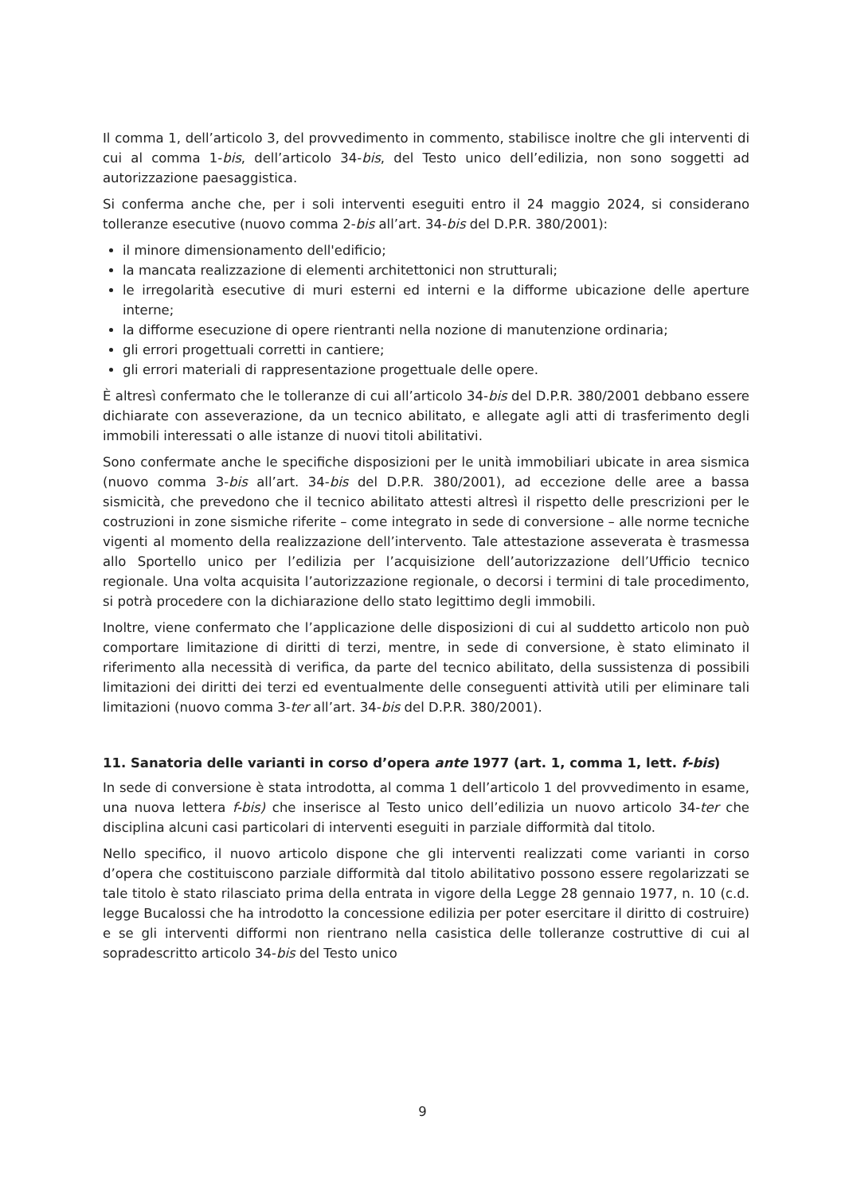Il comma 1, dell’articolo 3, del provvedimento in commento, stabilisce inoltre che gli interventi di cui al comma 1-bis, dell’articolo 34-bis, del Testo unico dell’edilizia, non sono soggetti ad autorizzazione paesaggistica.
Si conferma anche che, per i soli interventi eseguiti entro il 24 maggio 2024, si considerano tolleranze esecutive (nuovo comma 2-bis all’art. 34-bis del D.P.R. 380/2001):
il minore dimensionamento dell'edificio;
la mancata realizzazione di elementi architettonici non strutturali;
le irregolarità esecutive di muri esterni ed interni e la difforme ubicazione delle aperture interne;
la difforme esecuzione di opere rientranti nella nozione di manutenzione ordinaria;
gli errori progettuali corretti in cantiere;
gli errori materiali di rappresentazione progettuale delle opere.
È altresì confermato che le tolleranze di cui all’articolo 34-bis del D.P.R. 380/2001 debbano essere dichiarate con asseverazione, da un tecnico abilitato, e allegate agli atti di trasferimento degli immobili interessati o alle istanze di nuovi titoli abilitativi.
Sono confermate anche le specifiche disposizioni per le unità immobiliari ubicate in area sismica (nuovo comma 3-bis all’art. 34-bis del D.P.R. 380/2001), ad eccezione delle aree a bassa sismicità, che prevedono che il tecnico abilitato attesti altresì il rispetto delle prescrizioni per le costruzioni in zone sismiche riferite – come integrato in sede di conversione – alle norme tecniche vigenti al momento della realizzazione dell’intervento. Tale attestazione asseverata è trasmessa allo Sportello unico per l’edilizia per l’acquisizione dell’autorizzazione dell’Ufficio tecnico regionale. Una volta acquisita l’autorizzazione regionale, o decorsi i termini di tale procedimento, si potrà procedere con la dichiarazione dello stato legittimo degli immobili.
Inoltre, viene confermato che l’applicazione delle disposizioni di cui al suddetto articolo non può comportare limitazione di diritti di terzi, mentre, in sede di conversione, è stato eliminato il riferimento alla necessità di verifica, da parte del tecnico abilitato, della sussistenza di possibili limitazioni dei diritti dei terzi ed eventualmente delle conseguenti attività utili per eliminare tali limitazioni (nuovo comma 3-ter all’art. 34-bis del D.P.R. 380/2001).
11. Sanatoria delle varianti in corso d’opera ante 1977 (art. 1, comma 1, lett. f-bis)
In sede di conversione è stata introdotta, al comma 1 dell’articolo 1 del provvedimento in esame, una nuova lettera f-bis) che inserisce al Testo unico dell’edilizia un nuovo articolo 34-ter che disciplina alcuni casi particolari di interventi eseguiti in parziale difformità dal titolo.
Nello specifico, il nuovo articolo dispone che gli interventi realizzati come varianti in corso d’opera che costituiscono parziale difformità dal titolo abilitativo possono essere regolarizzati se tale titolo è stato rilasciato prima della entrata in vigore della Legge 28 gennaio 1977, n. 10 (c.d. legge Bucalossi che ha introdotto la concessione edilizia per poter esercitare il diritto di costruire) e se gli interventi difformi non rientrano nella casistica delle tolleranze costruttive di cui al sopradescritto articolo 34-bis del Testo unico
9